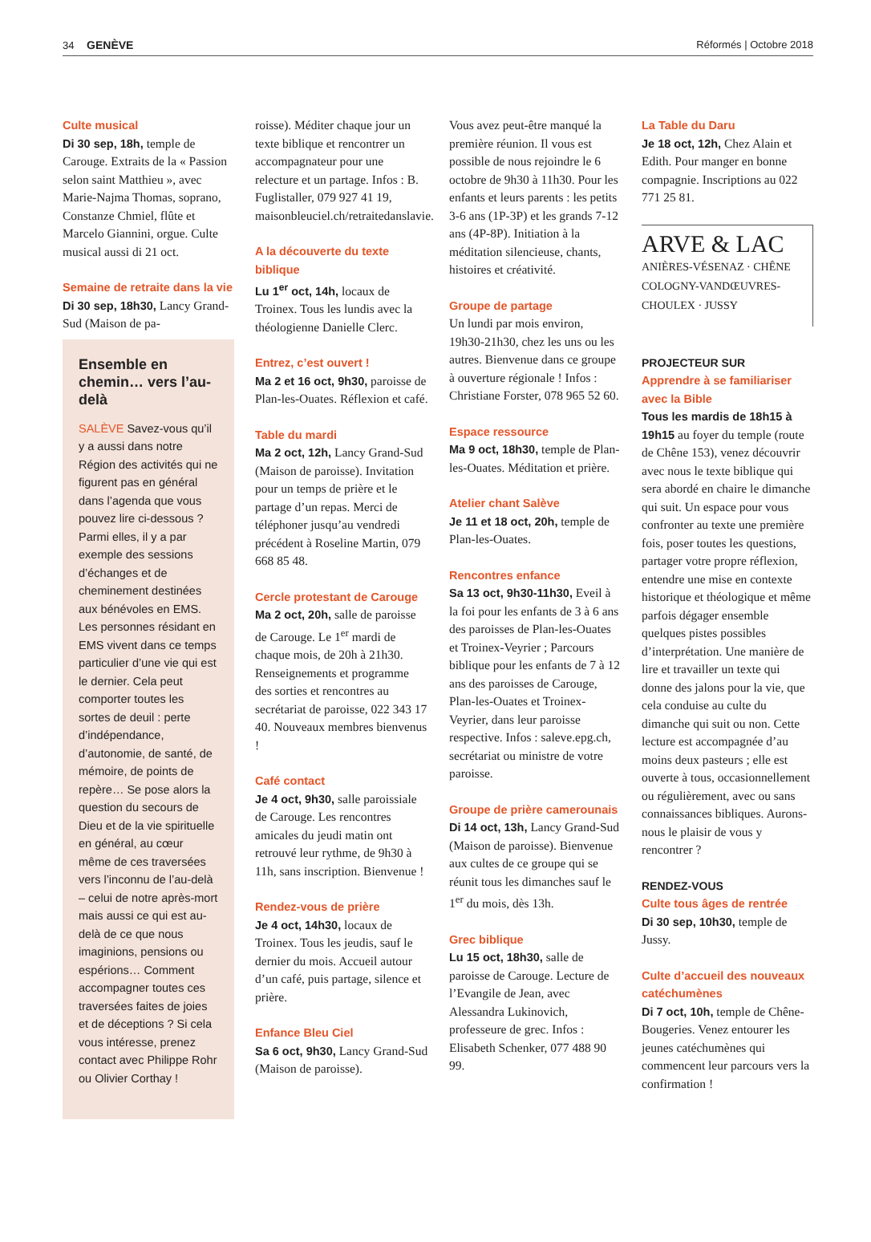34 GENÈVE Réformés | Octobre 2018
Culte musical
Di 30 sep, 18h, temple de Carouge. Extraits de la « Passion selon saint Matthieu », avec Marie-Najma Thomas, soprano, Constanze Chmiel, flûte et Marcelo Giannini, orgue. Culte musical aussi di 21 oct.
Semaine de retraite dans la vie
Di 30 sep, 18h30, Lancy Grand-Sud (Maison de pa-
Ensemble en chemin… vers l’au-delà
SALÈVE Savez-vous qu’il y a aussi dans notre Région des activités qui ne figurent pas en général dans l’agenda que vous pouvez lire ci-dessous ? Parmi elles, il y a par exemple des sessions d’échanges et de cheminement destinées aux bénévoles en EMS. Les personnes résidant en EMS vivent dans ce temps particulier d’une vie qui est le dernier. Cela peut comporter toutes les sortes de deuil : perte d’indépendance, d’autonomie, de santé, de mémoire, de points de repère… Se pose alors la question du secours de Dieu et de la vie spirituelle en général, au cœur même de ces traversées vers l’inconnu de l’au-delà – celui de notre après-mort mais aussi ce qui est au-delà de ce que nous imaginions, pensions ou espérions… Comment accompagner toutes ces traversées faites de joies et de déceptions ? Si cela vous intéresse, prenez contact avec Philippe Rohr ou Olivier Corthay !
roisse). Méditer chaque jour un texte biblique et rencontrer un accompagnateur pour une relecture et un partage. Infos : B. Fuglistaller, 079 927 41 19, maisonbleuciel.ch/retraitedanslavie.
A la découverte du texte biblique
Lu 1<sup>er</sup> oct, 14h, locaux de Troinex. Tous les lundis avec la théologienne Danielle Clerc.
Entrez, c’est ouvert !
Ma 2 et 16 oct, 9h30, paroisse de Plan-les-Ouates. Réflexion et café.
Table du mardi
Ma 2 oct, 12h, Lancy Grand-Sud (Maison de paroisse). Invitation pour un temps de prière et le partage d’un repas. Merci de téléphoner jusqu’au vendredi précédent à Roseline Martin, 079 668 85 48.
Cercle protestant de Carouge
Ma 2 oct, 20h, salle de paroisse de Carouge. Le 1<sup>er</sup> mardi de chaque mois, de 20h à 21h30. Renseignements et programme des sorties et rencontres au secrétariat de paroisse, 022 343 17 40. Nouveaux membres bienvenus !
Café contact
Je 4 oct, 9h30, salle paroissiale de Carouge. Les rencontres amicales du jeudi matin ont retrouvé leur rythme, de 9h30 à 11h, sans inscription. Bienvenue !
Rendez-vous de prière
Je 4 oct, 14h30, locaux de Troinex. Tous les jeudis, sauf le dernier du mois. Accueil autour d’un café, puis partage, silence et prière.
Enfance Bleu Ciel
Sa 6 oct, 9h30, Lancy Grand-Sud (Maison de paroisse).
Vous avez peut-être manqué la première réunion. Il vous est possible de nous rejoindre le 6 octobre de 9h30 à 11h30. Pour les enfants et leurs parents : les petits 3-6 ans (1P-3P) et les grands 7-12 ans (4P-8P). Initiation à la méditation silencieuse, chants, histoires et créativité.
Groupe de partage
Un lundi par mois environ, 19h30-21h30, chez les uns ou les autres. Bienvenue dans ce groupe à ouverture régionale ! Infos : Christiane Forster, 078 965 52 60.
Espace ressource
Ma 9 oct, 18h30, temple de Plan-les-Ouates. Méditation et prière.
Atelier chant Salève
Je 11 et 18 oct, 20h, temple de Plan-les-Ouates.
Rencontres enfance
Sa 13 oct, 9h30-11h30, Eveil à la foi pour les enfants de 3 à 6 ans des paroisses de Plan-les-Ouates et Troinex-Veyrier ; Parcours biblique pour les enfants de 7 à 12 ans des paroisses de Carouge, Plan-les-Ouates et Troinex-Veyrier, dans leur paroisse respective. Infos : saleve.epg.ch, secrétariat ou ministre de votre paroisse.
Groupe de prière camerounais
Di 14 oct, 13h, Lancy Grand-Sud (Maison de paroisse). Bienvenue aux cultes de ce groupe qui se réunit tous les dimanches sauf le 1<sup>er</sup> du mois, dès 13h.
Grec biblique
Lu 15 oct, 18h30, salle de paroisse de Carouge. Lecture de l’Evangile de Jean, avec Alessandra Lukinovich, professeure de grec. Infos : Elisabeth Schenker, 077 488 90 99.
La Table du Daru
Je 18 oct, 12h, Chez Alain et Edith. Pour manger en bonne compagnie. Inscriptions au 022 771 25 81.
ARVE & LAC
ANIÈRES-VÉSENAZ · CHÊNE
COLOGNY-VANDŒUVRES-
CHOULEX · JUSSY
PROJECTEUR SUR
Apprendre à se familiariser avec la Bible
Tous les mardis de 18h15 à 19h15 au foyer du temple (route de Chêne 153), venez découvrir avec nous le texte biblique qui sera abordé en chaire le dimanche qui suit. Un espace pour vous confronter au texte une première fois, poser toutes les questions, partager votre propre réflexion, entendre une mise en contexte historique et théologique et même parfois dégager ensemble quelques pistes possibles d’interprétation. Une manière de lire et travailler un texte qui donne des jalons pour la vie, que cela conduise au culte du dimanche qui suit ou non. Cette lecture est accompagnée d’au moins deux pasteurs ; elle est ouverte à tous, occasionnellement ou régulièrement, avec ou sans connaissances bibliques. Aurons-nous le plaisir de vous y rencontrer ?
RENDEZ-VOUS
Culte tous âges de rentrée
Di 30 sep, 10h30, temple de Jussy.
Culte d’accueil des nouveaux catéchumènes
Di 7 oct, 10h, temple de Chêne-Bougeries. Venez entourer les jeunes catéchumènes qui commencent leur parcours vers la confirmation !